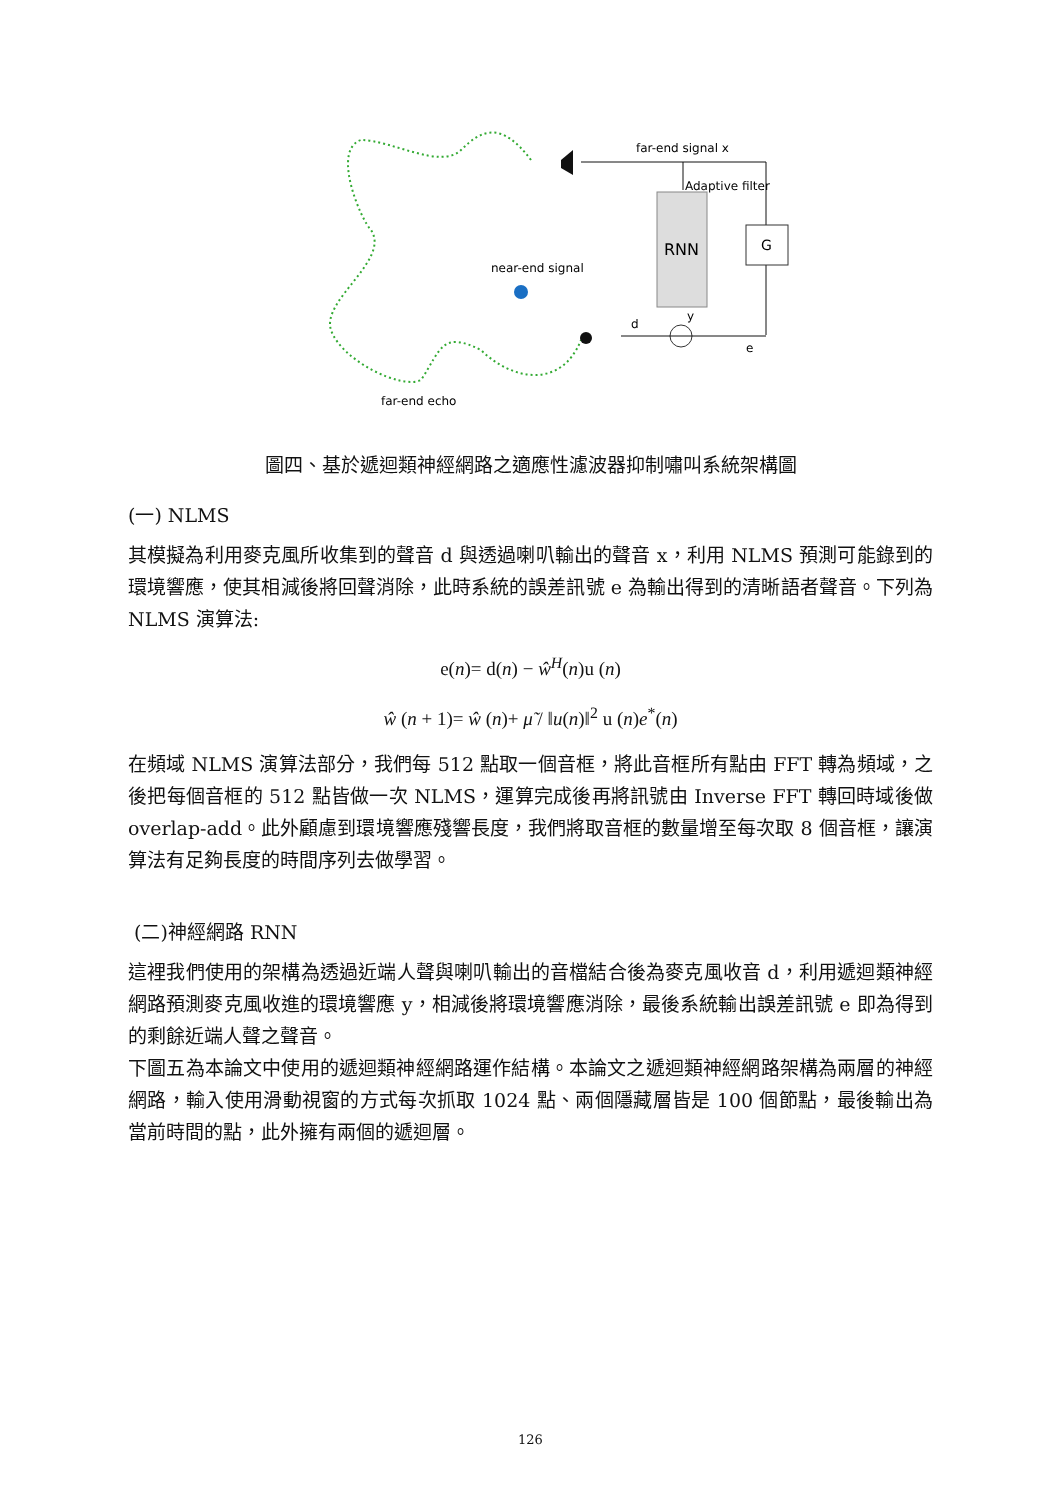RNN
G
far-end signal x
Adaptive filter
near-end signal
d
y
e
far-end echo
圖四、基於遞迴類神經網路之適應性濾波器抑制嘯叫系統架構圖
(一) NLMS
其模擬為利用麥克風所收集到的聲音 d 與透過喇叭輸出的聲音 x，利用 NLMS 預測可能錄到的環境響應，使其相減後將回聲消除，此時系統的誤差訊號 e 為輸出得到的清晰語者聲音。下列為 NLMS 演算法:
e(n)= d(n) − ŵ<sup>H</sup>(n)u (n)
ŵ (n + 1)= ŵ (n)+ μ̃ / ‖u(n)‖<sup>2</sup> u (n)e<sup>*</sup>(n)
在頻域 NLMS 演算法部分，我們每 512 點取一個音框，將此音框所有點由 FFT 轉為頻域，之後把每個音框的 512 點皆做一次 NLMS，運算完成後再將訊號由 Inverse FFT 轉回時域後做 overlap-add。此外顧慮到環境響應殘響長度，我們將取音框的數量增至每次取 8 個音框，讓演算法有足夠長度的時間序列去做學習。
(二)神經網路 RNN
這裡我們使用的架構為透過近端人聲與喇叭輸出的音檔結合後為麥克風收音 d，利用遞迴類神經網路預測麥克風收進的環境響應 y，相減後將環境響應消除，最後系統輸出誤差訊號 e 即為得到的剩餘近端人聲之聲音。
下圖五為本論文中使用的遞迴類神經網路運作結構。本論文之遞迴類神經網路架構為兩層的神經網路，輸入使用滑動視窗的方式每次抓取 1024 點、兩個隱藏層皆是 100 個節點，最後輸出為當前時間的點，此外擁有兩個的遞迴層。
126